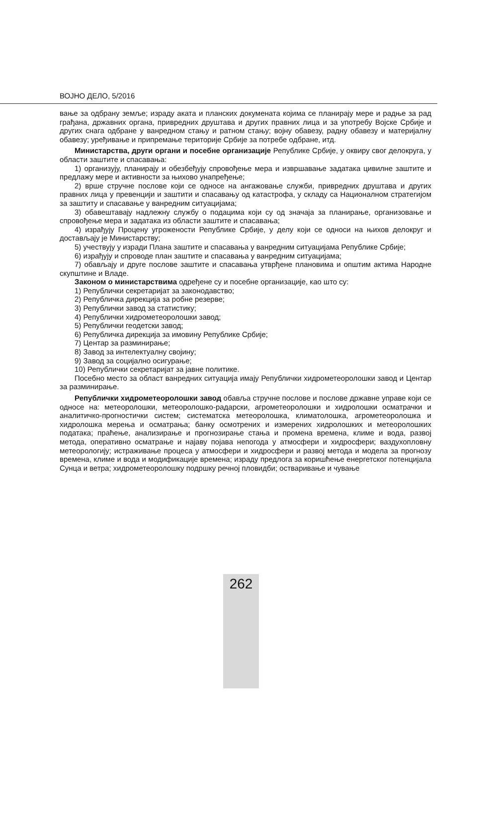ВОЈНО ДЕЛО, 5/2016
вање за одбрану земље; израду аката и планских докумената којима се планирају мере и радње за рад грађана, државних органа, привредних друштава и других правних лица и за употребу Војске Србије и других снага одбране у ванредном стању и ратном стању; војну обавезу, радну обавезу и материјалну обавезу; уређивање и припремање територије Србије за потребе одбране, итд.
Министарства, други органи и посебне организације Републике Србије, у оквиру свог делокруга, у области заштите и спасавања:
1) организују, планирају и обезбеђују спровођење мера и извршавање задатака цивилне заштите и предлажу мере и активности за њихово унапређење;
2) врше стручне послове који се односе на ангажовање служби, привредних друштава и других правних лица у превенцији и заштити и спасавању од катастрофа, у складу са Националном стратегијом за заштиту и спасавање у ванредним ситуацијама;
3) обавештавају надлежну службу о подацима који су од значаја за планирање, организовање и спровођење мера и задатака из области заштите и спасавања;
4) израђују Процену угрожености Републике Србије, у делу који се односи на њихов делокруг и достављају је Министарству;
5) учествују у изради Плана заштите и спасавања у ванредним ситуацијама Републике Србије;
6) израђују и спроводе план заштите и спасавања у ванредним ситуацијама;
7) обављају и друге послове заштите и спасавања утврђене плановима и општим актима Народне скупштине и Владе.
Законом о министарствима одређене су и посебне организације, као што су:
1) Републички секретаријат за законодавство;
2) Републичка дирекција за робне резерве;
3) Републички завод за статистику;
4) Републички хидрометеоролошки завод;
5) Републички геодетски завод;
6) Републичка дирекција за имовину Републике Србије;
7) Центар за разминирање;
8) Завод за интелектуалну својину;
9) Завод за социјално осигурање;
10) Републички секретаријат за јавне политике.
Посебно место за област ванредних ситуација имају Републички хидрометеоролошки завод и Центар за разминирање.
Републички хидрометеоролошки завод обавља стручне послове и послове државне управе који се односе на: метеоролошки, метеоролошко-радарски, агрометеоролошки и хидролошки осматрачки и аналитичко-прогностички систем; систематска метеоролошка, климатолошка, агрометеоролошка и хидролошка мерења и осматрања; банку осмотрених и измерених хидролошких и метеоролошких података; праћење, анализирање и прогнозирање стања и промена времена, климе и вода, развој метода, оперативно осматрање и најаву појава непогода у атмосфери и хидросфери; ваздухопловну метеорологију; истраживање процеса у атмосфери и хидросфери и развој метода и модела за прогнозу времена, климе и вода и модификације времена; израду предлога за коришћење енергетског потенцијала Сунца и ветра; хидрометеоролошку подршку речној пловидби; остваривање и чување
262